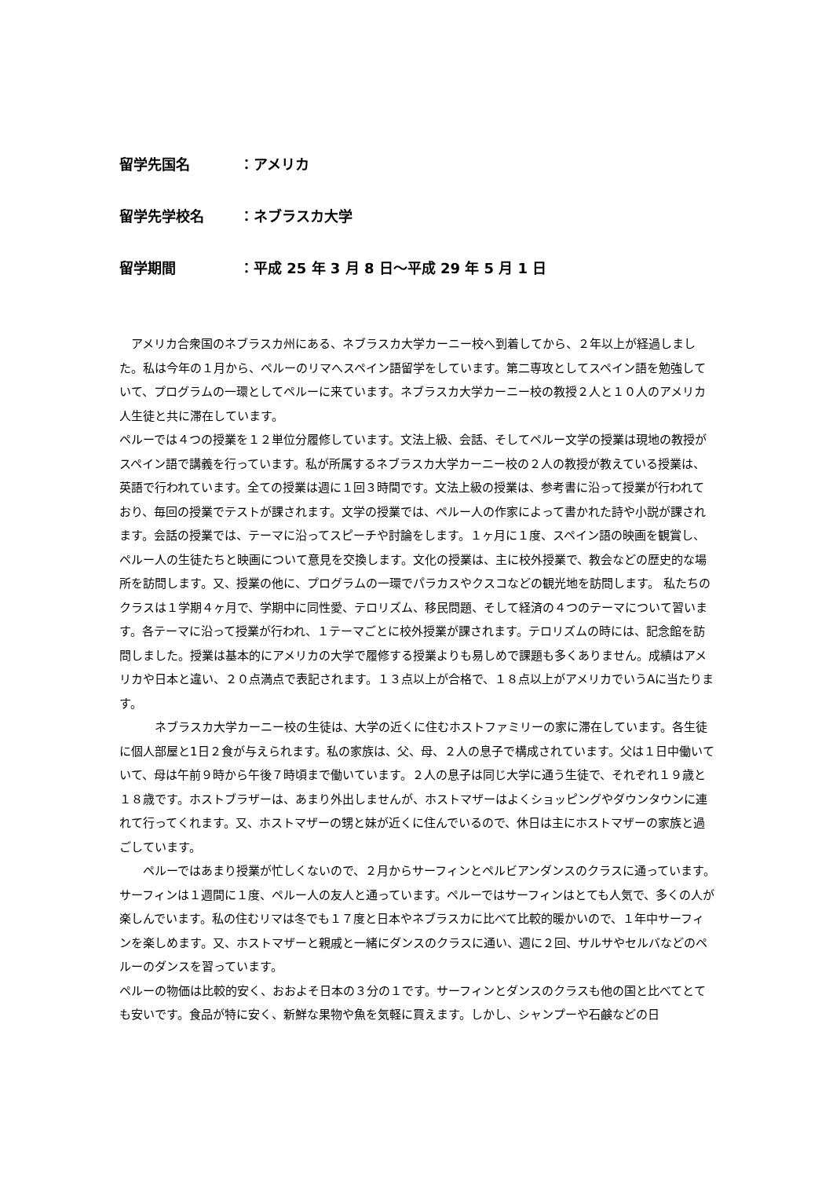留学先国名 ：アメリカ
留学先学校名 ：ネブラスカ大学
留学期間 ：平成 25 年 3 月 8 日～平成 29 年 5 月 1 日
　アメリカ合衆国のネブラスカ州にある、ネブラスカ大学カーニー校へ到着してから、２年以上が経過しました。私は今年の１月から、ペルーのリマへスペイン語留学をしています。第二専攻としてスペイン語を勉強していて、プログラムの一環としてペルーに来ています。ネブラスカ大学カーニー校の教授２人と１０人のアメリカ人生徒と共に滞在しています。
ペルーでは４つの授業を１２単位分履修しています。文法上級、会話、そしてペルー文学の授業は現地の教授がスペイン語で講義を行っています。私が所属するネブラスカ大学カーニー校の２人の教授が教えている授業は、英語で行われています。全ての授業は週に１回３時間です。文法上級の授業は、参考書に沿って授業が行われており、毎回の授業でテストが課されます。文学の授業では、ペルー人の作家によって書かれた詩や小説が課されます。会話の授業では、テーマに沿ってスピーチや討論をします。１ヶ月に１度、スペイン語の映画を観賞し、ペルー人の生徒たちと映画について意見を交換します。文化の授業は、主に校外授業で、教会などの歴史的な場所を訪問します。又、授業の他に、プログラムの一環でパラカスやクスコなどの観光地を訪問します。 私たちのクラスは１学期４ヶ月で、学期中に同性愛、テロリズム、移民問題、そして経済の４つのテーマについて習います。各テーマに沿って授業が行われ、１テーマごとに校外授業が課されます。テロリズムの時には、記念館を訪問しました。授業は基本的にアメリカの大学で履修する授業よりも易しめで課題も多くありません。成績はアメリカや日本と違い、２０点満点で表記されます。１３点以上が合格で、１８点以上がアメリカでいうAに当たります。
　　　ネブラスカ大学カーニー校の生徒は、大学の近くに住むホストファミリーの家に滞在しています。各生徒に個人部屋と1日２食が与えられます。私の家族は、父、母、２人の息子で構成されています。父は１日中働いていて、母は午前９時から午後７時頃まで働いています。２人の息子は同じ大学に通う生徒で、それぞれ１９歳と１８歳です。ホストブラザーは、あまり外出しませんが、ホストマザーはよくショッピングやダウンタウンに連れて行ってくれます。又、ホストマザーの甥と妹が近くに住んでいるので、休日は主にホストマザーの家族と過ごしています。
　　ペルーではあまり授業が忙しくないので、２月からサーフィンとペルビアンダンスのクラスに通っています。サーフィンは１週間に１度、ペルー人の友人と通っています。ペルーではサーフィンはとても人気で、多くの人が楽しんでいます。私の住むリマは冬でも１７度と日本やネブラスカに比べて比較的暖かいので、１年中サーフィンを楽しめます。又、ホストマザーと親戚と一緒にダンスのクラスに通い、週に２回、サルサやセルバなどのペルーのダンスを習っています。
ペルーの物価は比較的安く、おおよそ日本の３分の１です。サーフィンとダンスのクラスも他の国と比べてとても安いです。食品が特に安く、新鮮な果物や魚を気軽に買えます。しかし、シャンプーや石鹸などの日